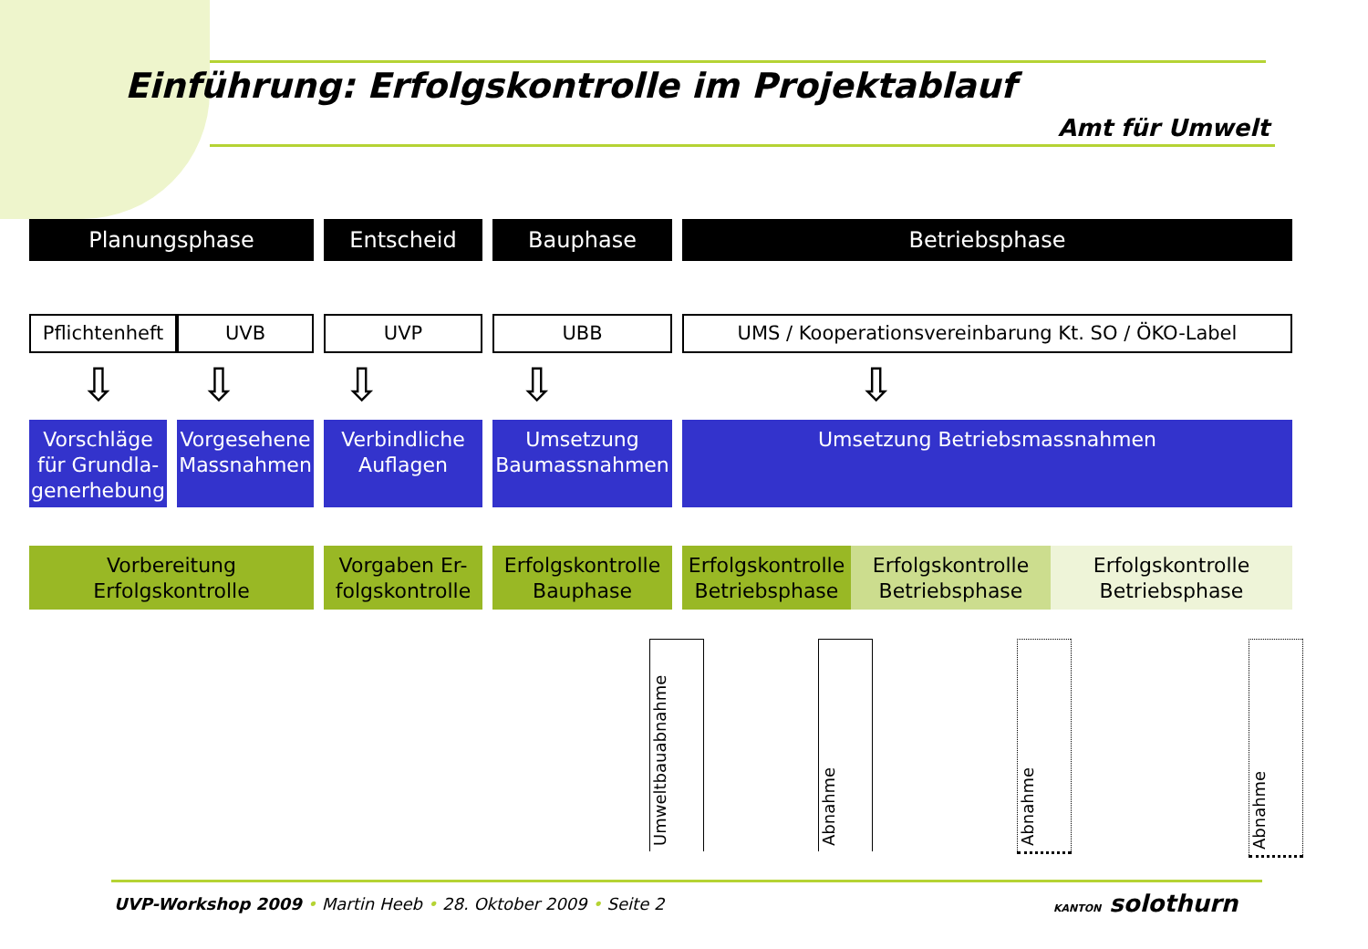Einführung: Erfolgskontrolle im Projektablauf
Amt für Umwelt
Planungsphase Entscheid Bauphase Betriebsphase
Pflichtenheft
UVB UVP UBB UMS / Kooperationsvereinbarung Kt. SO / ÖKO-Label
⇩ ⇩ ⇩ ⇩ ⇩
Vorschläge für Grundla-generhebung
Vorgesehene Massnahmen
Verbindliche Auflagen
Umsetzung Baumassnahmen
Umsetzung Betriebsmassnahmen
Vorbereitung Erfolgskontrolle
Vorgaben Er-folgskontrolle
Erfolgskontrolle Bauphase
Erfolgskontrolle Betriebsphase
Erfolgskontrolle Betriebsphase
Erfolgskontrolle Betriebsphase
Umweltbauabnahme
Abnahme
Abnahme
Abnahme
UVP-Workshop 2009 • Martin Heeb • 28. Oktober 2009 • Seite 2
KANTON solothurn